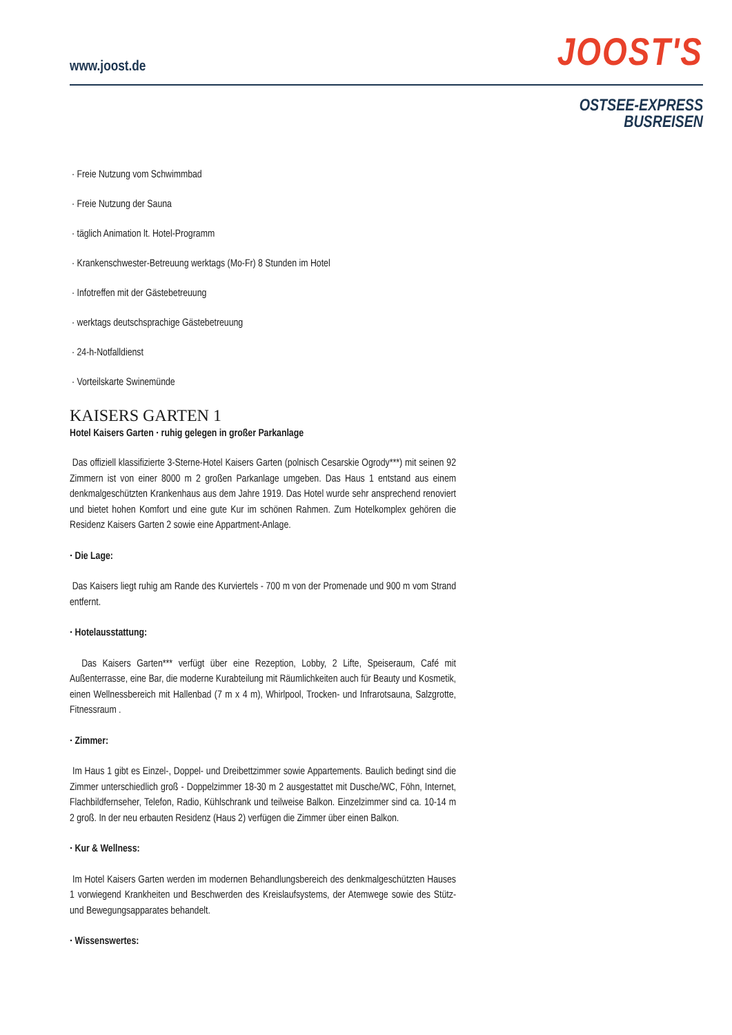www.joost.de
JOOST'S
OSTSEE-EXPRESS
BUSREISEN
· Freie Nutzung vom Schwimmbad
· Freie Nutzung der Sauna
· täglich Animation lt. Hotel-Programm
· Krankenschwester-Betreuung werktags (Mo-Fr) 8 Stunden im Hotel
· Infotreffen mit der Gästebetreuung
· werktags deutschsprachige Gästebetreuung
· 24-h-Notfalldienst
· Vorteilskarte Swinemünde
KAISERS GARTEN 1
Hotel Kaisers Garten · ruhig gelegen in großer Parkanlage
Das offiziell klassifizierte 3-Sterne-Hotel Kaisers Garten (polnisch Cesarskie Ogrody***) mit seinen 92 Zimmern ist von einer 8000 m 2 großen Parkanlage umgeben. Das Haus 1 entstand aus einem denkmalgeschützten Krankenhaus aus dem Jahre 1919. Das Hotel wurde sehr ansprechend renoviert und bietet hohen Komfort und eine gute Kur im schönen Rahmen. Zum Hotelkomplex gehören die Residenz Kaisers Garten 2 sowie eine Appartment-Anlage.
· Die Lage:
Das Kaisers liegt ruhig am Rande des Kurviertels - 700 m von der Promenade und 900 m vom Strand entfernt.
· Hotelausstattung:
Das Kaisers Garten*** verfügt über eine Rezeption, Lobby, 2 Lifte, Speiseraum, Café mit Außenterrasse, eine Bar, die moderne Kurabteilung mit Räumlichkeiten auch für Beauty und Kosmetik, einen Wellnessbereich mit Hallenbad (7 m x 4 m), Whirlpool, Trocken- und Infrarotsauna, Salzgrotte, Fitnessraum .
· Zimmer:
Im Haus 1 gibt es Einzel-, Doppel- und Dreibettzimmer sowie Appartements. Baulich bedingt sind die Zimmer unterschiedlich groß - Doppelzimmer 18-30 m 2 ausgestattet mit Dusche/WC, Föhn, Internet, Flachbildfernseher, Telefon, Radio, Kühlschrank und teilweise Balkon. Einzelzimmer sind ca. 10-14 m 2 groß. In der neu erbauten Residenz (Haus 2) verfügen die Zimmer über einen Balkon.
· Kur & Wellness:
Im Hotel Kaisers Garten werden im modernen Behandlungsbereich des denkmalgeschützten Hauses 1 vorwiegend Krankheiten und Beschwerden des Kreislaufsystems, der Atemwege sowie des Stütz- und Bewegungsapparates behandelt.
· Wissenswertes: